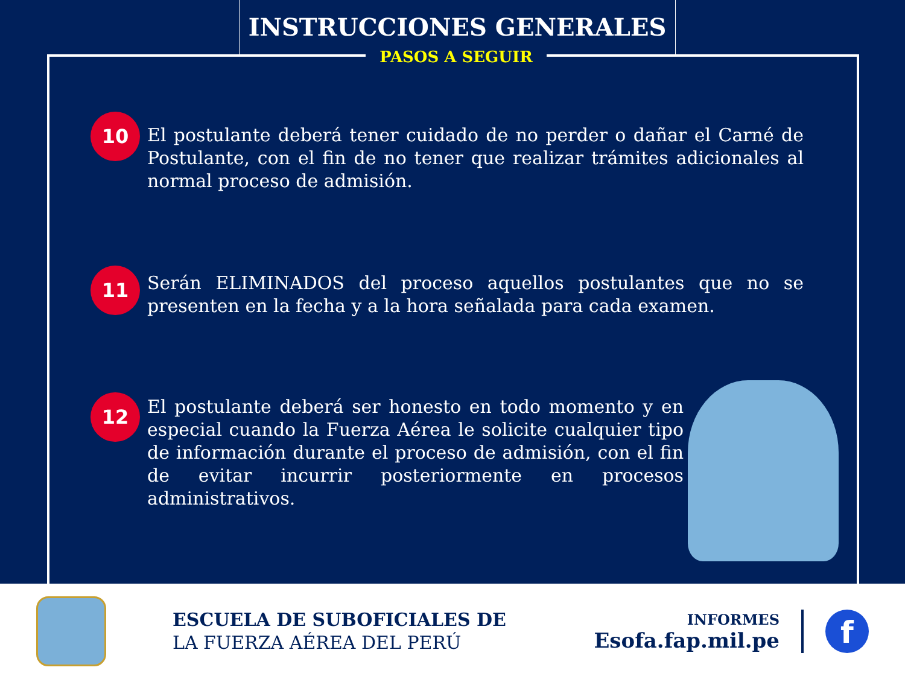INSTRUCCIONES GENERALES
PASOS A SEGUIR
10
El postulante deberá tener cuidado de no perder o dañar el Carné de Postulante, con el fin de no tener que realizar trámites adicionales al normal proceso de admisión.
11
Serán ELIMINADOS del proceso aquellos postulantes que no se presenten en la fecha y a la hora señalada para cada examen.
12
El postulante deberá ser honesto en todo momento y en especial cuando la Fuerza Aérea le solicite cualquier tipo de información durante el proceso de admisión, con el fin de evitar incurrir posteriormente en procesos administrativos.
ESCUELA DE SUBOFICIALES DE
LA FUERZA AÉREA DEL PERÚ
INFORMES
Esofa.fap.mil.pe
f